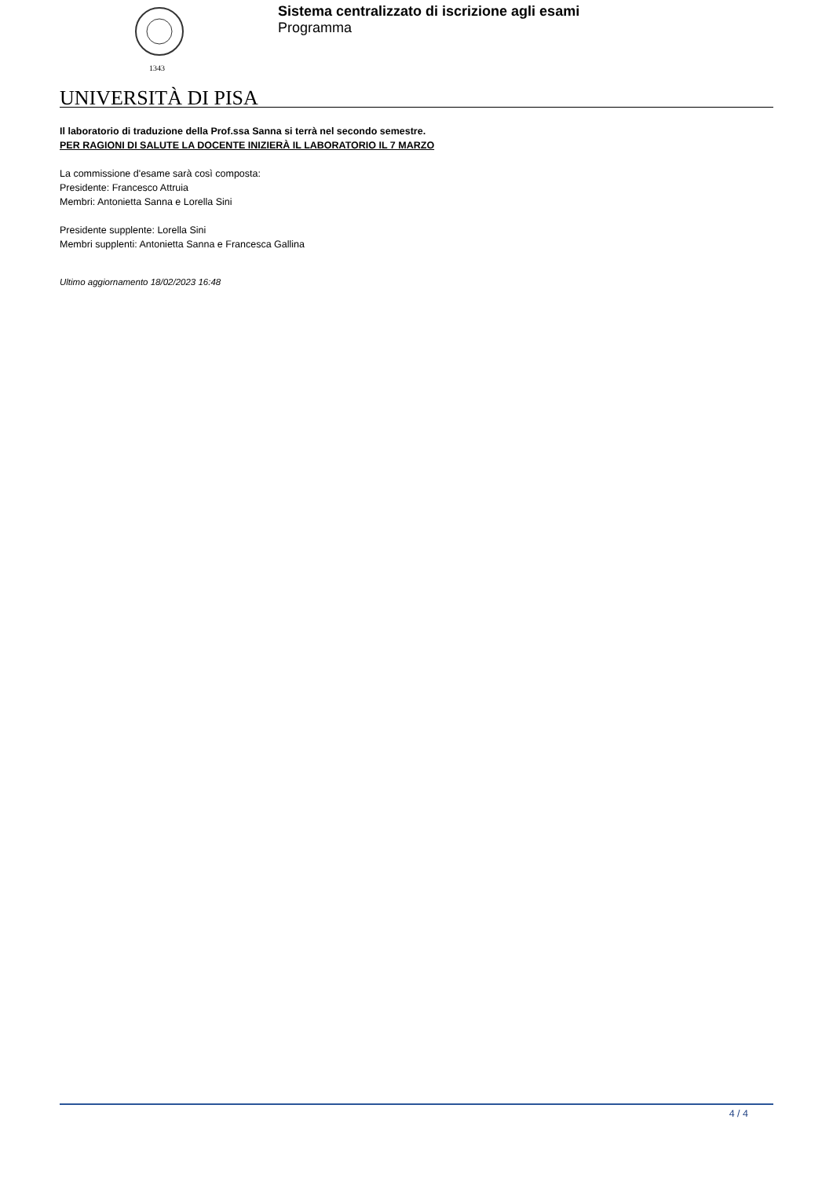1343
Sistema centralizzato di iscrizione agli esami
Programma
UNIVERSITÀ DI PISA
Il laboratorio di traduzione della Prof.ssa Sanna si terrà nel secondo semestre.
PER RAGIONI DI SALUTE LA DOCENTE INIZIERÀ IL LABORATORIO IL 7 MARZO
La commissione d'esame sarà così composta:
Presidente: Francesco Attruia
Membri: Antonietta Sanna e Lorella Sini
Presidente supplente: Lorella Sini
Membri supplenti: Antonietta Sanna e Francesca Gallina
Ultimo aggiornamento 18/02/2023 16:48
4 / 4